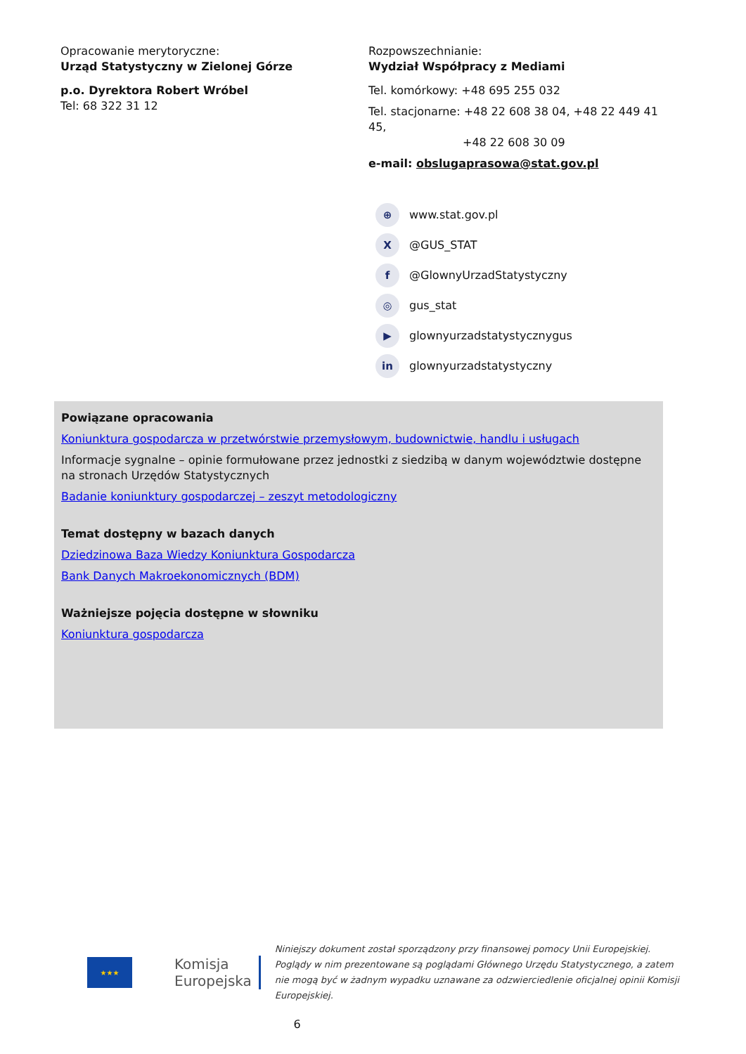Opracowanie merytoryczne:
Urząd Statystyczny w Zielonej Górze
p.o. Dyrektora Robert Wróbel
Tel: 68 322 31 12
Rozpowszechnianie:
Wydział Współpracy z Mediami
Tel. komórkowy: +48 695 255 032
Tel. stacjonarne: +48 22 608 38 04, +48 22 449 41 45,
+48 22 608 30 09
e-mail: obslugaprasowa@stat.gov.pl
⊕ www.stat.gov.pl
X @GUS_STAT
f @GlownyUrzadStatystyczny
◎ gus_stat
▶ glownyurzadstatystycznygus
in glownyurzadstatystyczny
Powiązane opracowania
Koniunktura gospodarcza w przetwórstwie przemysłowym, budownictwie, handlu i usługach
Informacje sygnalne – opinie formułowane przez jednostki z siedzibą w danym województwie dostępne na stronach Urzędów Statystycznych
Badanie koniunktury gospodarczej – zeszyt metodologiczny
Temat dostępny w bazach danych
Dziedzinowa Baza Wiedzy Koniunktura Gospodarcza
Bank Danych Makroekonomicznych (BDM)
Ważniejsze pojęcia dostępne w słowniku
Koniunktura gospodarcza
★★★
Komisja
Europejska
Niniejszy dokument został sporządzony przy finansowej pomocy Unii Europejskiej. Poglądy w nim prezentowane są poglądami Głównego Urzędu Statystycznego, a zatem nie mogą być w żadnym wypadku uznawane za odzwierciedlenie oficjalnej opinii Komisji Europejskiej.
6